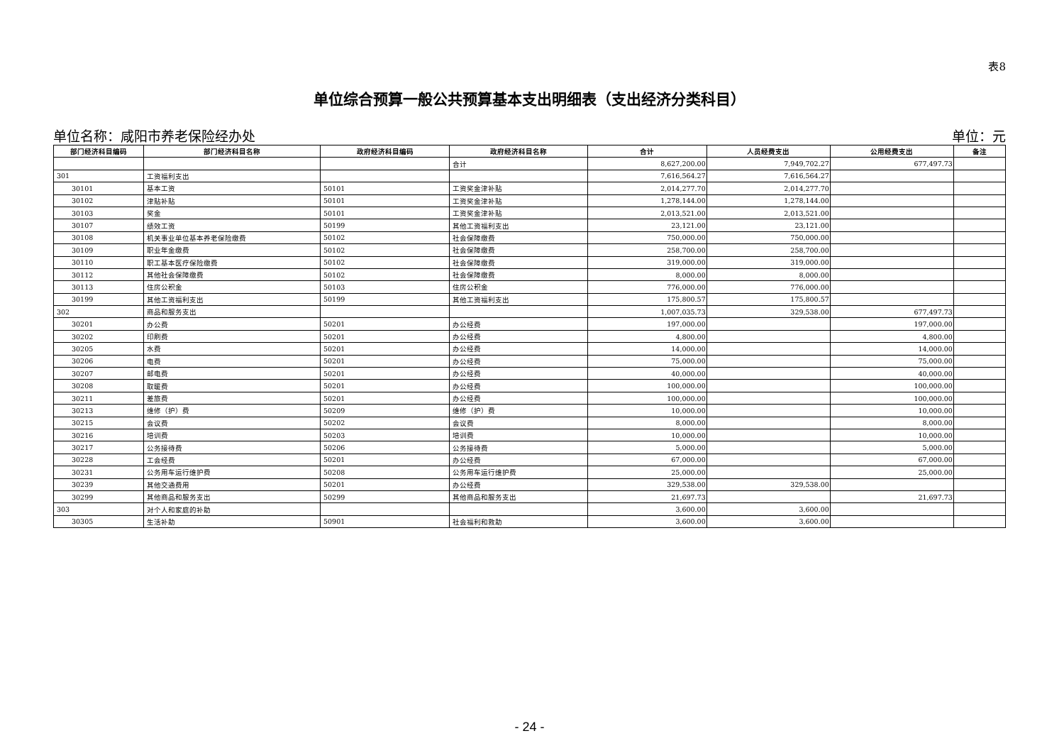表8
单位综合预算一般公共预算基本支出明细表（支出经济分类科目）
单位名称：咸阳市养老保险经办处 单位：元
| 部门经济科目编码 | 部门经济科目名称 | 政府经济科目编码 | 政府经济科目名称 | 合计 | 人员经费支出 | 公用经费支出 | 备注 |
| --- | --- | --- | --- | --- | --- | --- | --- |
| | | | 合计 | 8,627,200.00 | 7,949,702.27 | 677,497.73 | |
| 301 | 工资福利支出 | | | 7,616,564.27 | 7,616,564.27 | | |
| 30101 | 基本工资 | 50101 | 工资奖金津补贴 | 2,014,277.70 | 2,014,277.70 | | |
| 30102 | 津贴补贴 | 50101 | 工资奖金津补贴 | 1,278,144.00 | 1,278,144.00 | | |
| 30103 | 奖金 | 50101 | 工资奖金津补贴 | 2,013,521.00 | 2,013,521.00 | | |
| 30107 | 绩效工资 | 50199 | 其他工资福利支出 | 23,121.00 | 23,121.00 | | |
| 30108 | 机关事业单位基本养老保险缴费 | 50102 | 社会保障缴费 | 750,000.00 | 750,000.00 | | |
| 30109 | 职业年金缴费 | 50102 | 社会保障缴费 | 258,700.00 | 258,700.00 | | |
| 30110 | 职工基本医疗保险缴费 | 50102 | 社会保障缴费 | 319,000.00 | 319,000.00 | | |
| 30112 | 其他社会保障缴费 | 50102 | 社会保障缴费 | 8,000.00 | 8,000.00 | | |
| 30113 | 住房公积金 | 50103 | 住房公积金 | 776,000.00 | 776,000.00 | | |
| 30199 | 其他工资福利支出 | 50199 | 其他工资福利支出 | 175,800.57 | 175,800.57 | | |
| 302 | 商品和服务支出 | | | 1,007,035.73 | 329,538.00 | 677,497.73 | |
| 30201 | 办公费 | 50201 | 办公经费 | 197,000.00 | | 197,000.00 | |
| 30202 | 印刷费 | 50201 | 办公经费 | 4,800.00 | | 4,800.00 | |
| 30205 | 水费 | 50201 | 办公经费 | 14,000.00 | | 14,000.00 | |
| 30206 | 电费 | 50201 | 办公经费 | 75,000.00 | | 75,000.00 | |
| 30207 | 邮电费 | 50201 | 办公经费 | 40,000.00 | | 40,000.00 | |
| 30208 | 取暖费 | 50201 | 办公经费 | 100,000.00 | | 100,000.00 | |
| 30211 | 差旅费 | 50201 | 办公经费 | 100,000.00 | | 100,000.00 | |
| 30213 | 维修（护）费 | 50209 | 维修（护）费 | 10,000.00 | | 10,000.00 | |
| 30215 | 会议费 | 50202 | 会议费 | 8,000.00 | | 8,000.00 | |
| 30216 | 培训费 | 50203 | 培训费 | 10,000.00 | | 10,000.00 | |
| 30217 | 公务接待费 | 50206 | 公务接待费 | 5,000.00 | | 5,000.00 | |
| 30228 | 工会经费 | 50201 | 办公经费 | 67,000.00 | | 67,000.00 | |
| 30231 | 公务用车运行维护费 | 50208 | 公务用车运行维护费 | 25,000.00 | | 25,000.00 | |
| 30239 | 其他交通费用 | 50201 | 办公经费 | 329,538.00 | 329,538.00 | | |
| 30299 | 其他商品和服务支出 | 50299 | 其他商品和服务支出 | 21,697.73 | | 21,697.73 | |
| 303 | 对个人和家庭的补助 | | | 3,600.00 | 3,600.00 | | |
| 30305 | 生活补助 | 50901 | 社会福利和救助 | 3,600.00 | 3,600.00 | | |
- 24 -